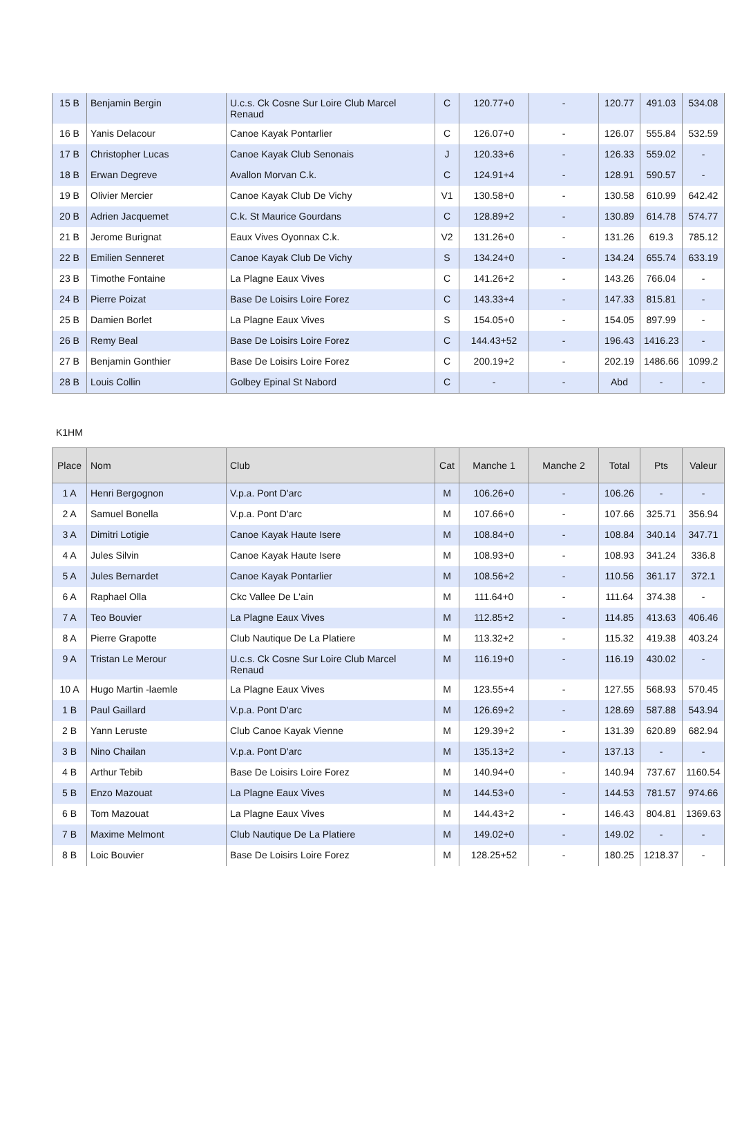| 15 B | Benjamin Bergin | U.c.s. Ck Cosne Sur Loire Club Marcel Renaud | C | 120.77+0 | - | 120.77 | 491.03 | 534.08 |
| 16 B | Yanis Delacour | Canoe Kayak Pontarlier | C | 126.07+0 | - | 126.07 | 555.84 | 532.59 |
| 17 B | Christopher Lucas | Canoe Kayak Club Senonais | J | 120.33+6 | - | 126.33 | 559.02 | - |
| 18 B | Erwan Degreve | Avallon Morvan C.k. | C | 124.91+4 | - | 128.91 | 590.57 | - |
| 19 B | Olivier Mercier | Canoe Kayak Club De Vichy | V1 | 130.58+0 | - | 130.58 | 610.99 | 642.42 |
| 20 B | Adrien Jacquemet | C.k. St Maurice Gourdans | C | 128.89+2 | - | 130.89 | 614.78 | 574.77 |
| 21 B | Jerome Burignat | Eaux Vives Oyonnax C.k. | V2 | 131.26+0 | - | 131.26 | 619.3 | 785.12 |
| 22 B | Emilien Senneret | Canoe Kayak Club De Vichy | S | 134.24+0 | - | 134.24 | 655.74 | 633.19 |
| 23 B | Timothe Fontaine | La Plagne Eaux Vives | C | 141.26+2 | - | 143.26 | 766.04 | - |
| 24 B | Pierre Poizat | Base De Loisirs Loire Forez | C | 143.33+4 | - | 147.33 | 815.81 | - |
| 25 B | Damien Borlet | La Plagne Eaux Vives | S | 154.05+0 | - | 154.05 | 897.99 | - |
| 26 B | Remy Beal | Base De Loisirs Loire Forez | C | 144.43+52 | - | 196.43 | 1416.23 | - |
| 27 B | Benjamin Gonthier | Base De Loisirs Loire Forez | C | 200.19+2 | - | 202.19 | 1486.66 | 1099.2 |
| 28 B | Louis Collin | Golbey Epinal St Nabord | C | - | - | Abd | - | - |
K1HM
| Place | Nom | Club | Cat | Manche 1 | Manche 2 | Total | Pts | Valeur |
| --- | --- | --- | --- | --- | --- | --- | --- | --- |
| 1 A | Henri Bergognon | V.p.a. Pont D'arc | M | 106.26+0 | - | 106.26 | - | - |
| 2 A | Samuel Bonella | V.p.a. Pont D'arc | M | 107.66+0 | - | 107.66 | 325.71 | 356.94 |
| 3 A | Dimitri Lotigie | Canoe Kayak Haute Isere | M | 108.84+0 | - | 108.84 | 340.14 | 347.71 |
| 4 A | Jules Silvin | Canoe Kayak Haute Isere | M | 108.93+0 | - | 108.93 | 341.24 | 336.8 |
| 5 A | Jules Bernardet | Canoe Kayak Pontarlier | M | 108.56+2 | - | 110.56 | 361.17 | 372.1 |
| 6 A | Raphael Olla | Ckc Vallee De L'ain | M | 111.64+0 | - | 111.64 | 374.38 | - |
| 7 A | Teo Bouvier | La Plagne Eaux Vives | M | 112.85+2 | - | 114.85 | 413.63 | 406.46 |
| 8 A | Pierre Grapotte | Club Nautique De La Platiere | M | 113.32+2 | - | 115.32 | 419.38 | 403.24 |
| 9 A | Tristan Le Merour | U.c.s. Ck Cosne Sur Loire Club Marcel Renaud | M | 116.19+0 | - | 116.19 | 430.02 | - |
| 10 A | Hugo Martin -laemle | La Plagne Eaux Vives | M | 123.55+4 | - | 127.55 | 568.93 | 570.45 |
| 1 B | Paul Gaillard | V.p.a. Pont D'arc | M | 126.69+2 | - | 128.69 | 587.88 | 543.94 |
| 2 B | Yann Leruste | Club Canoe Kayak Vienne | M | 129.39+2 | - | 131.39 | 620.89 | 682.94 |
| 3 B | Nino Chailan | V.p.a. Pont D'arc | M | 135.13+2 | - | 137.13 | - | - |
| 4 B | Arthur Tebib | Base De Loisirs Loire Forez | M | 140.94+0 | - | 140.94 | 737.67 | 1160.54 |
| 5 B | Enzo Mazouat | La Plagne Eaux Vives | M | 144.53+0 | - | 144.53 | 781.57 | 974.66 |
| 6 B | Tom Mazouat | La Plagne Eaux Vives | M | 144.43+2 | - | 146.43 | 804.81 | 1369.63 |
| 7 B | Maxime Melmont | Club Nautique De La Platiere | M | 149.02+0 | - | 149.02 | - | - |
| 8 B | Loic Bouvier | Base De Loisirs Loire Forez | M | 128.25+52 | - | 180.25 | 1218.37 | - |